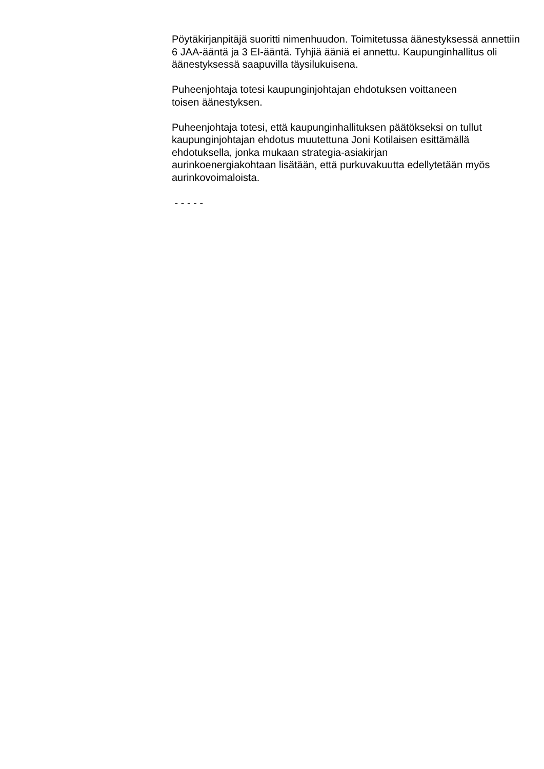Pöytäkirjanpitäjä suoritti nimenhuudon. Toimitetussa äänestyksessä annettiin 6 JAA-ääntä ja 3 EI-ääntä. Tyhjiä ääniä ei annettu. Kaupunginhallitus oli äänestyksessä saapuvilla täysilukuisena.
Puheenjohtaja totesi kaupunginjohtajan ehdotuksen voittaneen
toisen äänestyksen.
Puheenjohtaja totesi, että kaupunginhallituksen päätökseksi on tullut kaupunginjohtajan ehdotus muutettuna Joni Kotilaisen esittämällä ehdotuksella, jonka mukaan strategia-asiakirjan
aurinkoenergiakohtaan lisätään, että purkuvakuutta edellytetään myös aurinkovoimaloista.
- - - - -